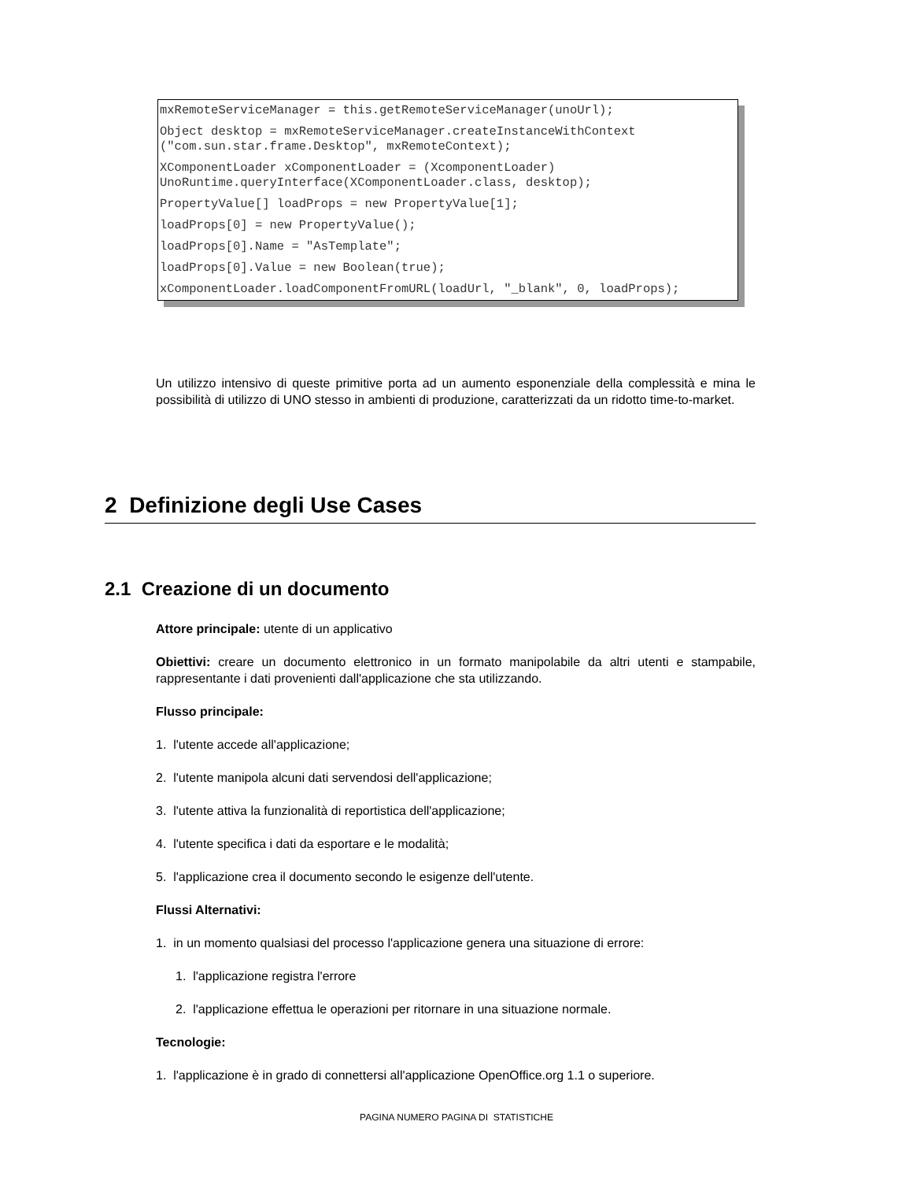mxRemoteServiceManager = this.getRemoteServiceManager(unoUrl);
Object desktop = mxRemoteServiceManager.createInstanceWithContext ("com.sun.star.frame.Desktop", mxRemoteContext);
XComponentLoader xComponentLoader = (XcomponentLoader) UnoRuntime.queryInterface(XComponentLoader.class, desktop);
PropertyValue[] loadProps = new PropertyValue[1];
loadProps[0] = new PropertyValue();
loadProps[0].Name = "AsTemplate";
loadProps[0].Value = new Boolean(true);
xComponentLoader.loadComponentFromURL(loadUrl, "_blank", 0, loadProps);
Un utilizzo intensivo di queste primitive porta ad un aumento esponenziale della complessità e mina le possibilità di utilizzo di UNO stesso in ambienti di produzione, caratterizzati da un ridotto time-to-market.
2 Definizione degli Use Cases
2.1 Creazione di un documento
Attore principale: utente di un applicativo
Obiettivi: creare un documento elettronico in un formato manipolabile da altri utenti e stampabile, rappresentante i dati provenienti dall'applicazione che sta utilizzando.
Flusso principale:
1. l'utente accede all'applicazione;
2. l'utente manipola alcuni dati servendosi dell'applicazione;
3. l'utente attiva la funzionalità di reportistica dell'applicazione;
4. l'utente specifica i dati da esportare e le modalità;
5. l'applicazione crea il documento secondo le esigenze dell'utente.
Flussi Alternativi:
1. in un momento qualsiasi del processo l'applicazione genera una situazione di errore:
1. l'applicazione registra l'errore
2. l'applicazione effettua le operazioni per ritornare in una situazione normale.
Tecnologie:
1. l'applicazione è in grado di connettersi all'applicazione OpenOffice.org 1.1 o superiore.
PAGINA NUMERO PAGINA DI STATISTICHE